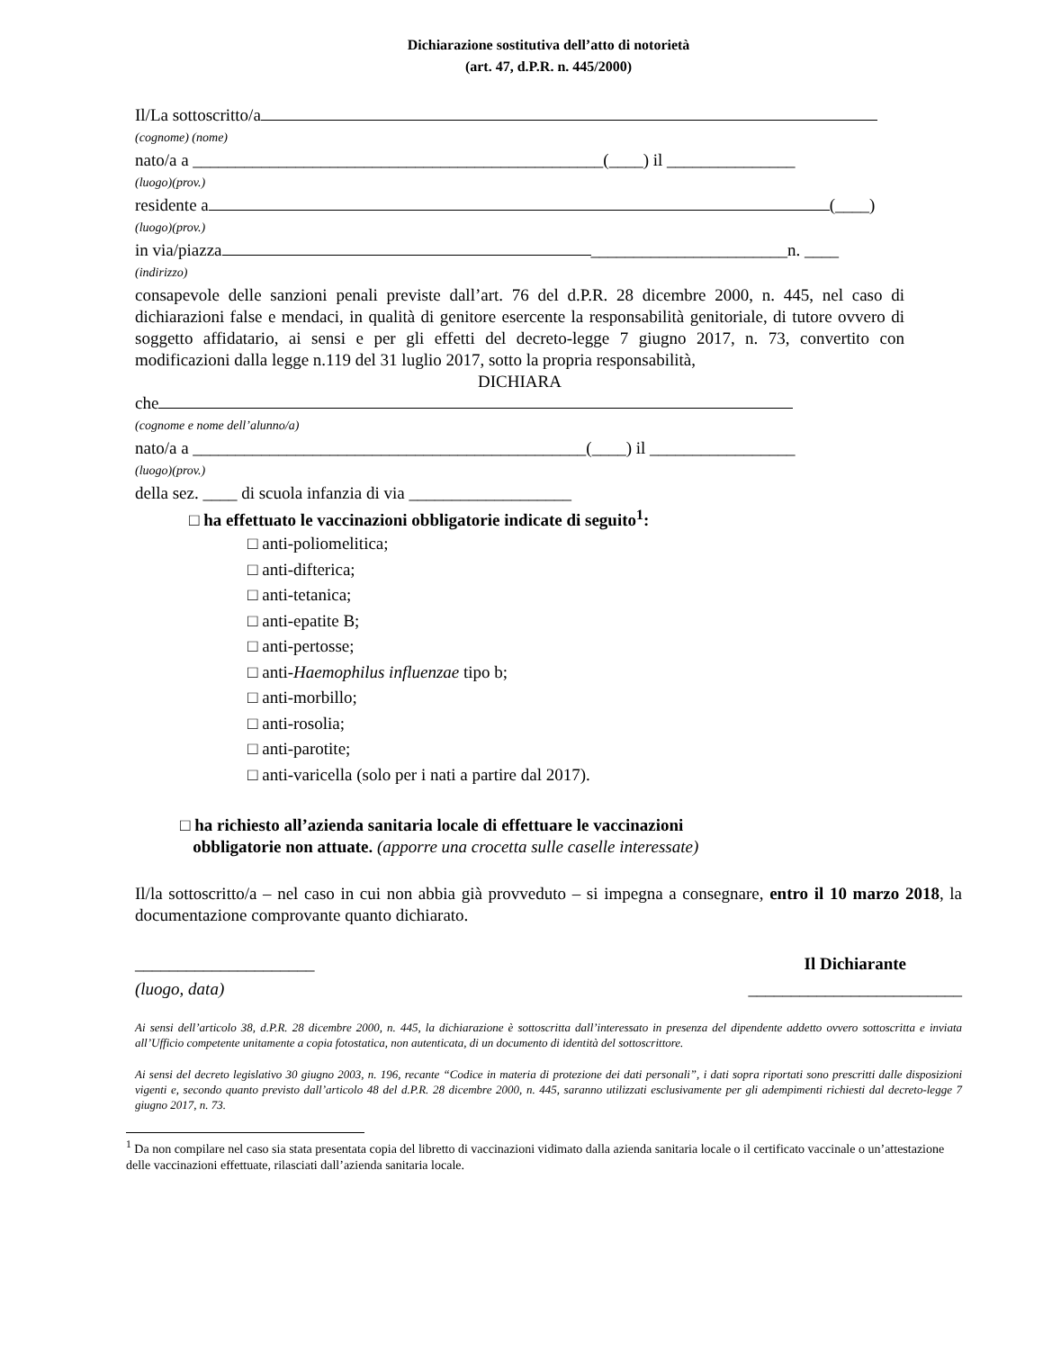Dichiarazione sostitutiva dell’atto di notorietà
(art. 47, d.P.R. n. 445/2000)
Il/La sottoscritto/a
(cognome) (nome)
nato/a a ________________________________________________(____) il _______________
(luogo)(prov.)
residente a (____)
(luogo)(prov.)
in via/piazza _______________________n. ____
(indirizzo)
consapevole delle sanzioni penali previste dall’art. 76 del d.P.R. 28 dicembre 2000, n. 445, nel caso di dichiarazioni false e mendaci, in qualità di genitore esercente la responsabilità genitoriale, di tutore ovvero di soggetto affidatario, ai sensi e per gli effetti del decreto-legge 7 giugno 2017, n. 73, convertito con modificazioni dalla legge n.119 del 31 luglio 2017, sotto la propria responsabilità,
DICHIARA
che
(cognome e nome dell’alunno/a)
nato/a a ______________________________________________(____) il _________________
(luogo)(prov.)
della sez. ____ di scuola infanzia di via ___________________
□ ha effettuato le vaccinazioni obbligatorie indicate di seguito<sup>1</sup>:
□ anti-poliomelitica;
□ anti-difterica;
□ anti-tetanica;
□ anti-epatite B;
□ anti-pertosse;
□ anti-Haemophilus influenzae tipo b;
□ anti-morbillo;
□ anti-rosolia;
□ anti-parotite;
□ anti-varicella (solo per i nati a partire dal 2017).
□ ha richiesto all’azienda sanitaria locale di effettuare le vaccinazioni
obbligatorie non attuate. (apporre una crocetta sulle caselle interessate)
Il/la sottoscritto/a – nel caso in cui non abbia già provveduto – si impegna a consegnare, entro il 10 marzo 2018, la documentazione comprovante quanto dichiarato.
_____________________
(luogo, data)
Il Dichiarante
_________________________
Ai sensi dell’articolo 38, d.P.R. 28 dicembre 2000, n. 445, la dichiarazione è sottoscritta dall’interessato in presenza del dipendente addetto ovvero sottoscritta e inviata all’Ufficio competente unitamente a copia fotostatica, non autenticata, di un documento di identità del sottoscrittore.
Ai sensi del decreto legislativo 30 giugno 2003, n. 196, recante “Codice in materia di protezione dei dati personali”, i dati sopra riportati sono prescritti dalle disposizioni vigenti e, secondo quanto previsto dall’articolo 48 del d.P.R. 28 dicembre 2000, n. 445, saranno utilizzati esclusivamente per gli adempimenti richiesti dal decreto-legge 7 giugno 2017, n. 73.
<sup>1</sup> Da non compilare nel caso sia stata presentata copia del libretto di vaccinazioni vidimato dalla azienda sanitaria locale o il certificato vaccinale o un’attestazione delle vaccinazioni effettuate, rilasciati dall’azienda sanitaria locale.